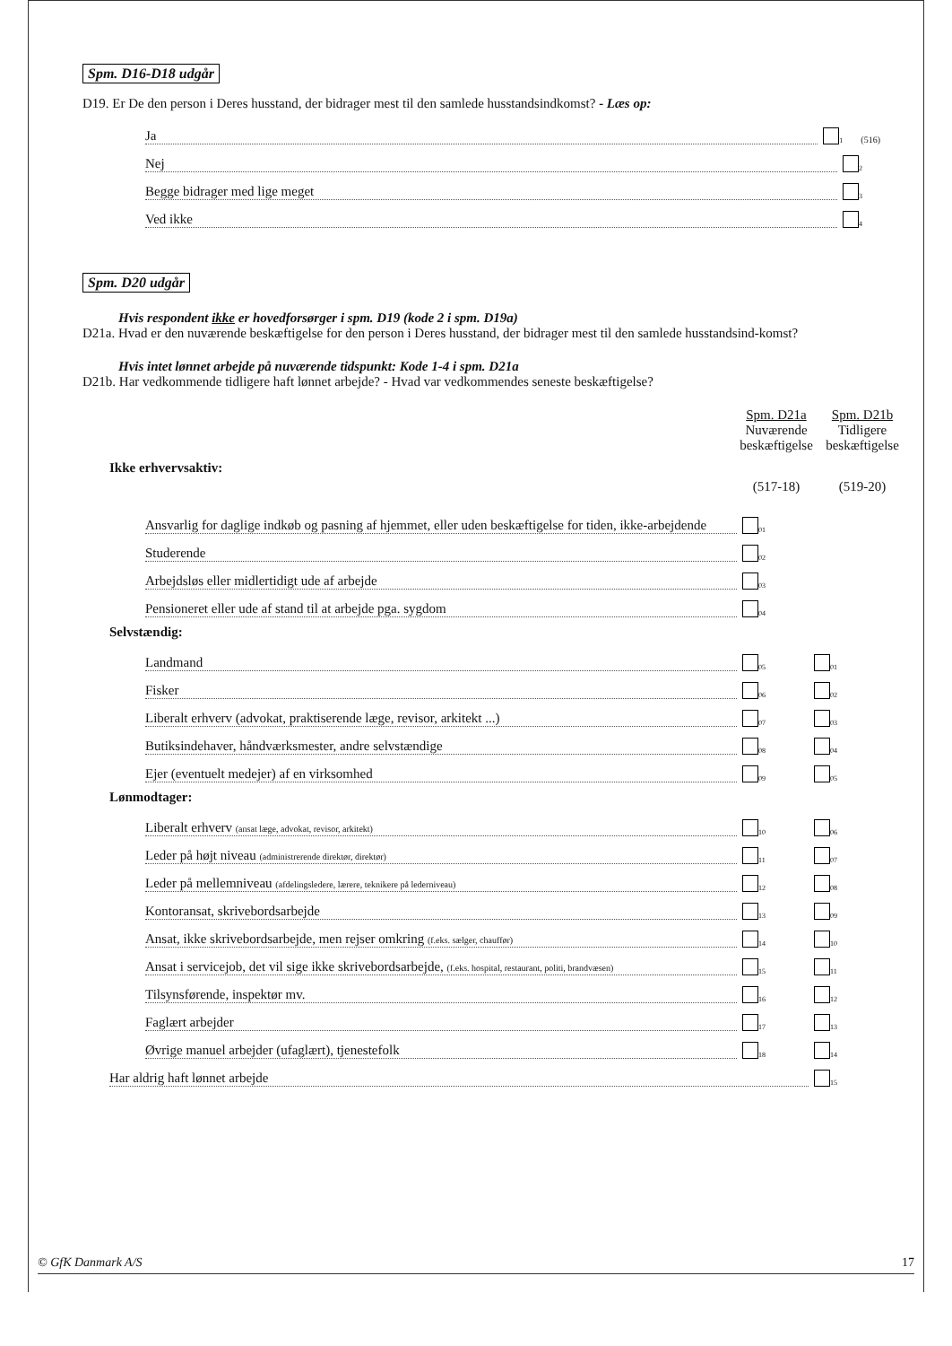Spm. D16-D18 udgår
D19. Er De den person i Deres husstand, der bidrager mest til den samlede husstandsindkomst? - Læs op:
Ja 1 (516)
Nej 2
Begge bidrager med lige meget 3
Ved ikke 4
Spm. D20 udgår
Hvis respondent ikke er hovedforsørger i spm. D19 (kode 2 i spm. D19a)
D21a. Hvad er den nuværende beskæftigelse for den person i Deres husstand, der bidrager mest til den samlede husstandsind-komst?
Hvis intet lønnet arbejde på nuværende tidspunkt: Kode 1-4 i spm. D21a
D21b. Har vedkommende tidligere haft lønnet arbejde? - Hvad var vedkommendes seneste beskæftigelse?
Spm. D21a
Nuværende
beskæftigelse
Spm. D21b
Tidligere
beskæftigelse
Ikke erhvervsaktiv:
(517-18) (519-20)
Ansvarlig for daglige indkøb og pasning af hjemmet, eller uden beskæftigelse for tiden, ikke-arbejdende 01
Studerende 02
Arbejdsløs eller midlertidigt ude af arbejde 03
Pensioneret eller ude af stand til at arbejde pga. sygdom 04
Selvstændig:
Landmand 05 01
Fisker 06 02
Liberalt erhverv (advokat, praktiserende læge, revisor, arkitekt ...) 07 03
Butiksindehaver, håndværksmester, andre selvstændige 08 04
Ejer (eventuelt medejer) af en virksomhed 09 05
Lønmodtager:
Liberalt erhverv (ansat læge, advokat, revisor, arkitekt) 10 06
Leder på højt niveau (administrerende direktør, direktør) 11 07
Leder på mellemniveau (afdelingsledere, lærere, teknikere på lederniveau) 12 08
Kontoransat, skrivebordsarbejde 13 09
Ansat, ikke skrivebordsarbejde, men rejser omkring (f.eks. sælger, chauffør) 14 10
Ansat i servicejob, det vil sige ikke skrivebordsarbejde, (f.eks. hospital, restaurant, politi, brandvæsen) 15 11
Tilsynsførende, inspektør mv. 16 12
Faglært arbejder 17 13
Øvrige manuel arbejder (ufaglært), tjenestefolk 18 14
Har aldrig haft lønnet arbejde 15
© GfK Danmark A/S 17